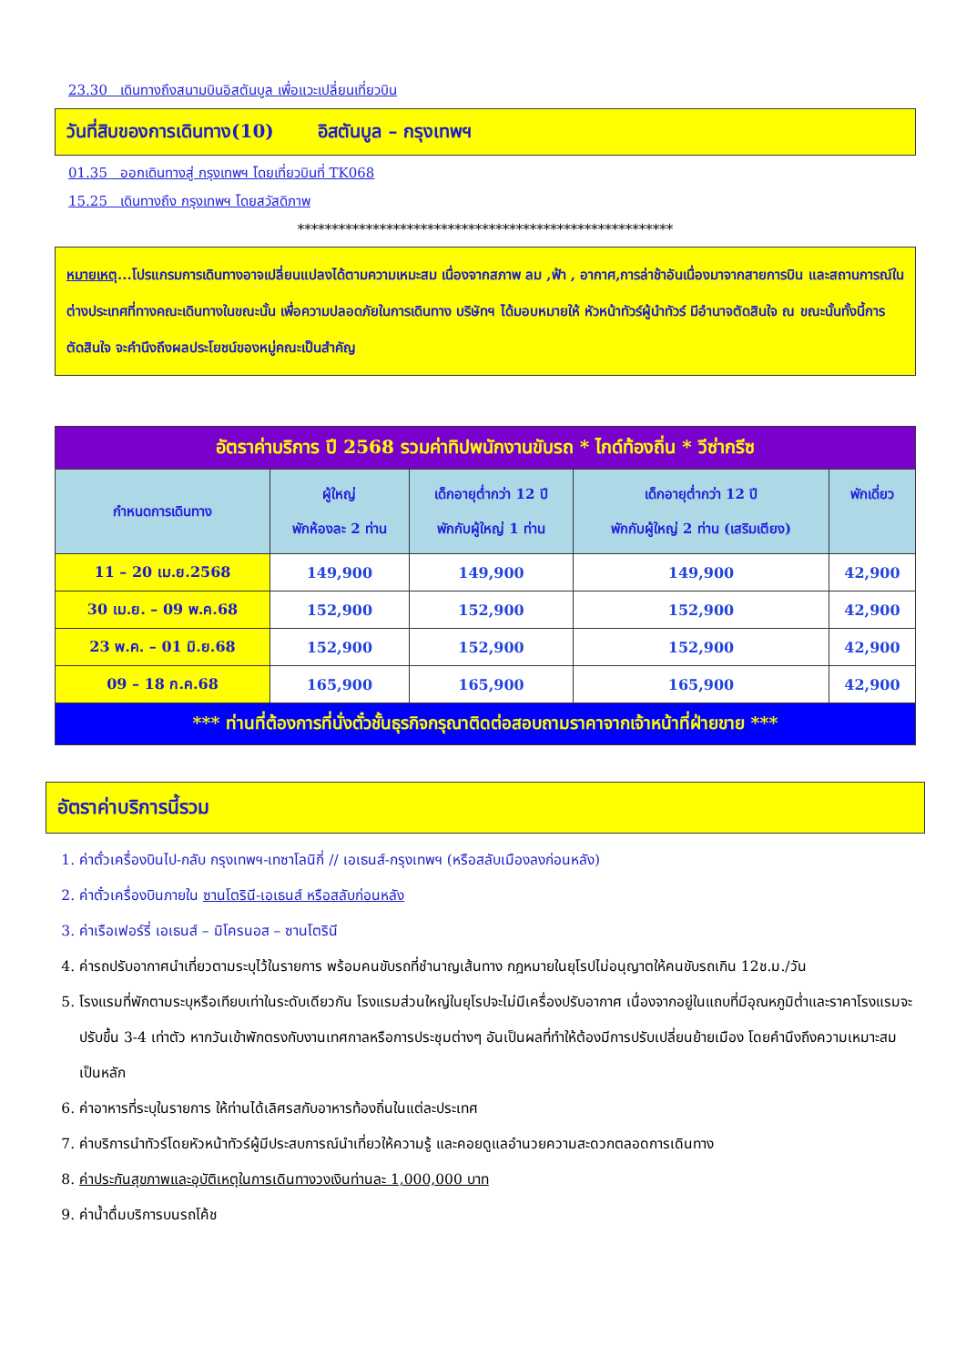23.30 เดินทางถึงสนามบินอิสตันบูล เพื่อแวะเปลี่ยนเที่ยวบิน
วันที่สิบของการเดินทาง(10) อิสตันบูล – กรุงเทพฯ
01.35 ออกเดินทางสู่ กรุงเทพฯ โดยเที่ยวบินที่ TK068
15.25 เดินทางถึง กรุงเทพฯ โดยสวัสดิภาพ
*******************************************************
หมายเหตุ...โปรแกรมการเดินทางอาจเปลี่ยนแปลงได้ตามความเหมะสม เนื่องจากสภาพ ลม ,ฟ้า , อากาศ,การล่าช้าอันเนื่องมาจากสายการบิน และสถานการณ์ในต่างประเทศที่ทางคณะเดินทางในขณะนั้น เพื่อความปลอดภัยในการเดินทาง บริษัทฯ ได้มอบหมายให้ หัวหน้าทัวร์ผู้นำทัวร์ มีอำนาจตัดสินใจ ณ ขณะนั้นทั้งนี้การตัดสินใจ จะคำนึงถึงผลประโยชน์ของหมู่คณะเป็นสำคัญ
| อัตราค่าบริการ ปี 2568 รวมค่าทิปพนักงานขับรถ * ไกด์ท้องถิ่น * วีซ่ากรีซ | | | | |
| กำหนดการเดินทาง | ผู้ใหญ่ พักห้องละ 2 ท่าน | เด็กอายุต่ำกว่า 12 ปี พักกับผู้ใหญ่ 1 ท่าน | เด็กอายุต่ำกว่า 12 ปี พักกับผู้ใหญ่ 2 ท่าน (เสริมเตียง) | พักเดี่ยว |
| 11 – 20 เม.ย.2568 | 149,900 | 149,900 | 149,900 | 42,900 |
| 30 เม.ย. – 09 พ.ค.68 | 152,900 | 152,900 | 152,900 | 42,900 |
| 23 พ.ค. – 01 มิ.ย.68 | 152,900 | 152,900 | 152,900 | 42,900 |
| 09 – 18 ก.ค.68 | 165,900 | 165,900 | 165,900 | 42,900 |
| *** ท่านที่ต้องการที่นั่งตั๋วชั้นธุรกิจกรุณาติดต่อสอบถามราคาจากเจ้าหน้าที่ฝ่ายขาย *** | | | | |
อัตราค่าบริการนี้รวม
1. ค่าตั๋วเครื่องบินไป-กลับ กรุงเทพฯ-เทซาโลนิกี่ // เอเธนส์-กรุงเทพฯ (หรือสลับเมืองลงก่อนหลัง)
2. ค่าตั๋วเครื่องบินภายใน ซานโตรินี-เอเธนส์ หรือสลับก่อนหลัง
3. ค่าเรือเฟอร์รี่ เอเธนส์ – มิโครนอส – ซานโตรินี
4. ค่ารถปรับอากาศนำเที่ยวตามระบุไว้ในรายการ พร้อมคนขับรถที่ชำนาญเส้นทาง กฎหมายในยุโรปไม่อนุญาตให้คนขับรถเกิน 12ช.ม./วัน
5. โรงแรมที่พักตามระบุหรือเทียบเท่าในระดับเดียวกัน โรงแรมส่วนใหญ่ในยุโรปจะไม่มีเครื่องปรับอากาศ เนื่องจากอยู่ในแถบที่มีอุณหภูมิต่ำและราคาโรงแรมจะปรับขึ้น 3-4 เท่าตัว หากวันเข้าพักตรงกับงานเทศกาลหรือการประชุมต่างๆ อันเป็นผลที่ทำให้ต้องมีการปรับเปลี่ยนย้ายเมือง โดยคำนึงถึงความเหมาะสมเป็นหลัก
6. ค่าอาหารที่ระบุในรายการ ให้ท่านได้เลิศรสกับอาหารท้องถิ่นในแต่ละประเทศ
7. ค่าบริการนำทัวร์โดยหัวหน้าทัวร์ผู้มีประสบการณ์นำเที่ยวให้ความรู้ และคอยดูแลอำนวยความสะดวกตลอดการเดินทาง
8. ค่าประกันสุขภาพและอุบัติเหตุในการเดินทางวงเงินท่านละ 1,000,000 บาท
9. ค่าน้ำดื่มบริการบนรถโค้ช